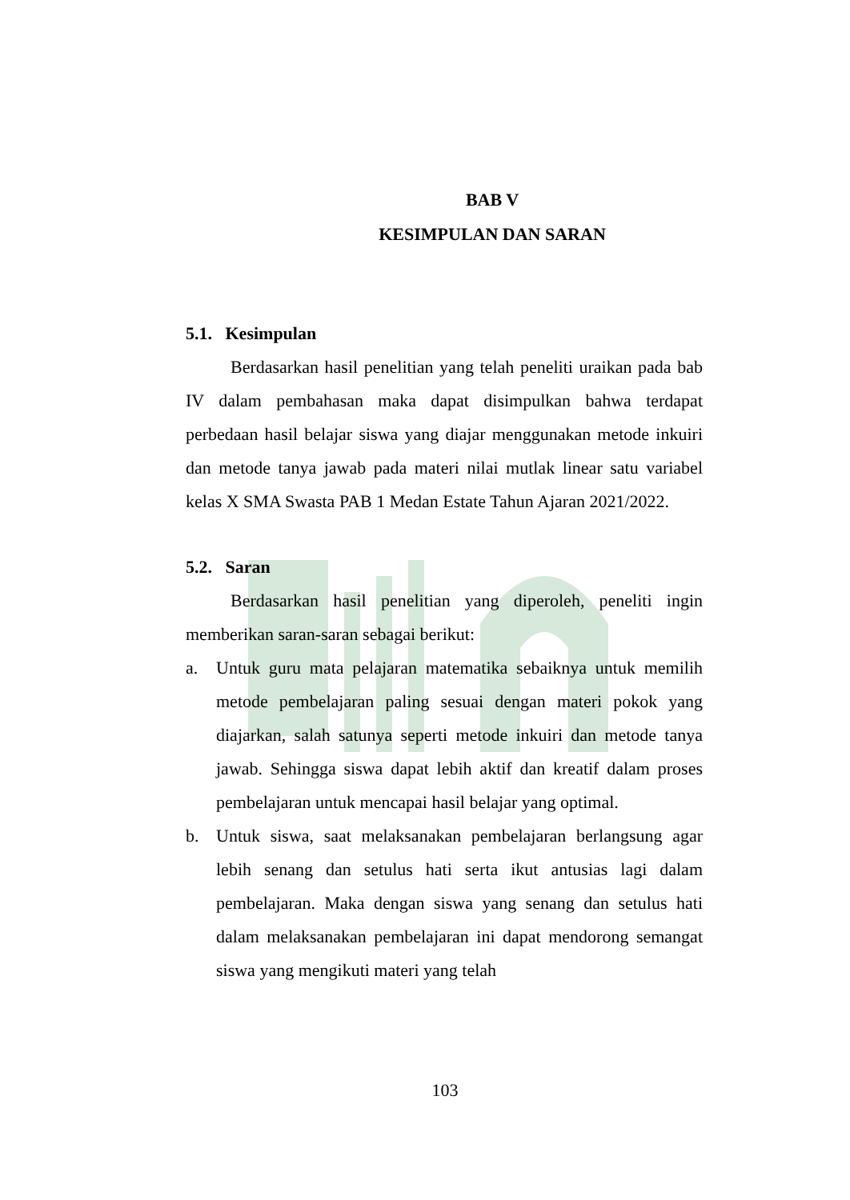BAB V
KESIMPULAN DAN SARAN
5.1. Kesimpulan
Berdasarkan hasil penelitian yang telah peneliti uraikan pada bab IV dalam pembahasan maka dapat disimpulkan bahwa terdapat perbedaan hasil belajar siswa yang diajar menggunakan metode inkuiri dan metode tanya jawab pada materi nilai mutlak linear satu variabel kelas X SMA Swasta PAB 1 Medan Estate Tahun Ajaran 2021/2022.
5.2. Saran
Berdasarkan hasil penelitian yang diperoleh, peneliti ingin memberikan saran-saran sebagai berikut:
a. Untuk guru mata pelajaran matematika sebaiknya untuk memilih metode pembelajaran paling sesuai dengan materi pokok yang diajarkan, salah satunya seperti metode inkuiri dan metode tanya jawab. Sehingga siswa dapat lebih aktif dan kreatif dalam proses pembelajaran untuk mencapai hasil belajar yang optimal.
b. Untuk siswa, saat melaksanakan pembelajaran berlangsung agar lebih senang dan setulus hati serta ikut antusias lagi dalam pembelajaran. Maka dengan siswa yang senang dan setulus hati dalam melaksanakan pembelajaran ini dapat mendorong semangat siswa yang mengikuti materi yang telah
103